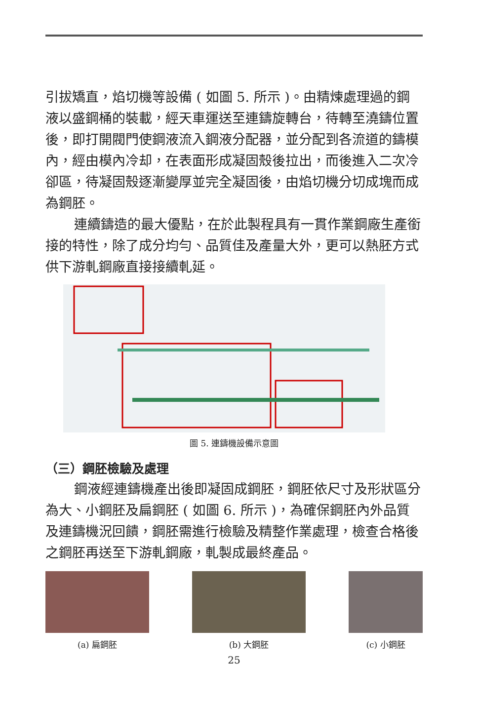引拔矯直，焰切機等設備 ( 如圖 5. 所示 )。由精煉處理過的鋼液以盛鋼桶的裝載，經天車運送至連鑄旋轉台，待轉至澆鑄位置後，即打開閥門使鋼液流入鋼液分配器，並分配到各流道的鑄模內，經由模內冷却，在表面形成凝固殼後拉出，而後進入二次冷卻區，待凝固殼逐漸變厚並完全凝固後，由焰切機分切成塊而成為鋼胚。
連續鑄造的最大優點，在於此製程具有一貫作業鋼廠生產銜接的特性，除了成分均勻、品質佳及產量大外，更可以熱胚方式供下游軋鋼廠直接接續軋延。
圖 5. 連鑄機設備示意圖
（三）鋼胚檢驗及處理
鋼液經連鑄機產出後即凝固成鋼胚，鋼胚依尺寸及形狀區分為大、小鋼胚及扁鋼胚 ( 如圖 6. 所示 )，為確保鋼胚內外品質及連鑄機況回饋，鋼胚需進行檢驗及精整作業處理，檢查合格後之鋼胚再送至下游軋鋼廠，軋製成最終產品。
(a) 扁鋼胚 (b) 大鋼胚 (c) 小鋼胚
25